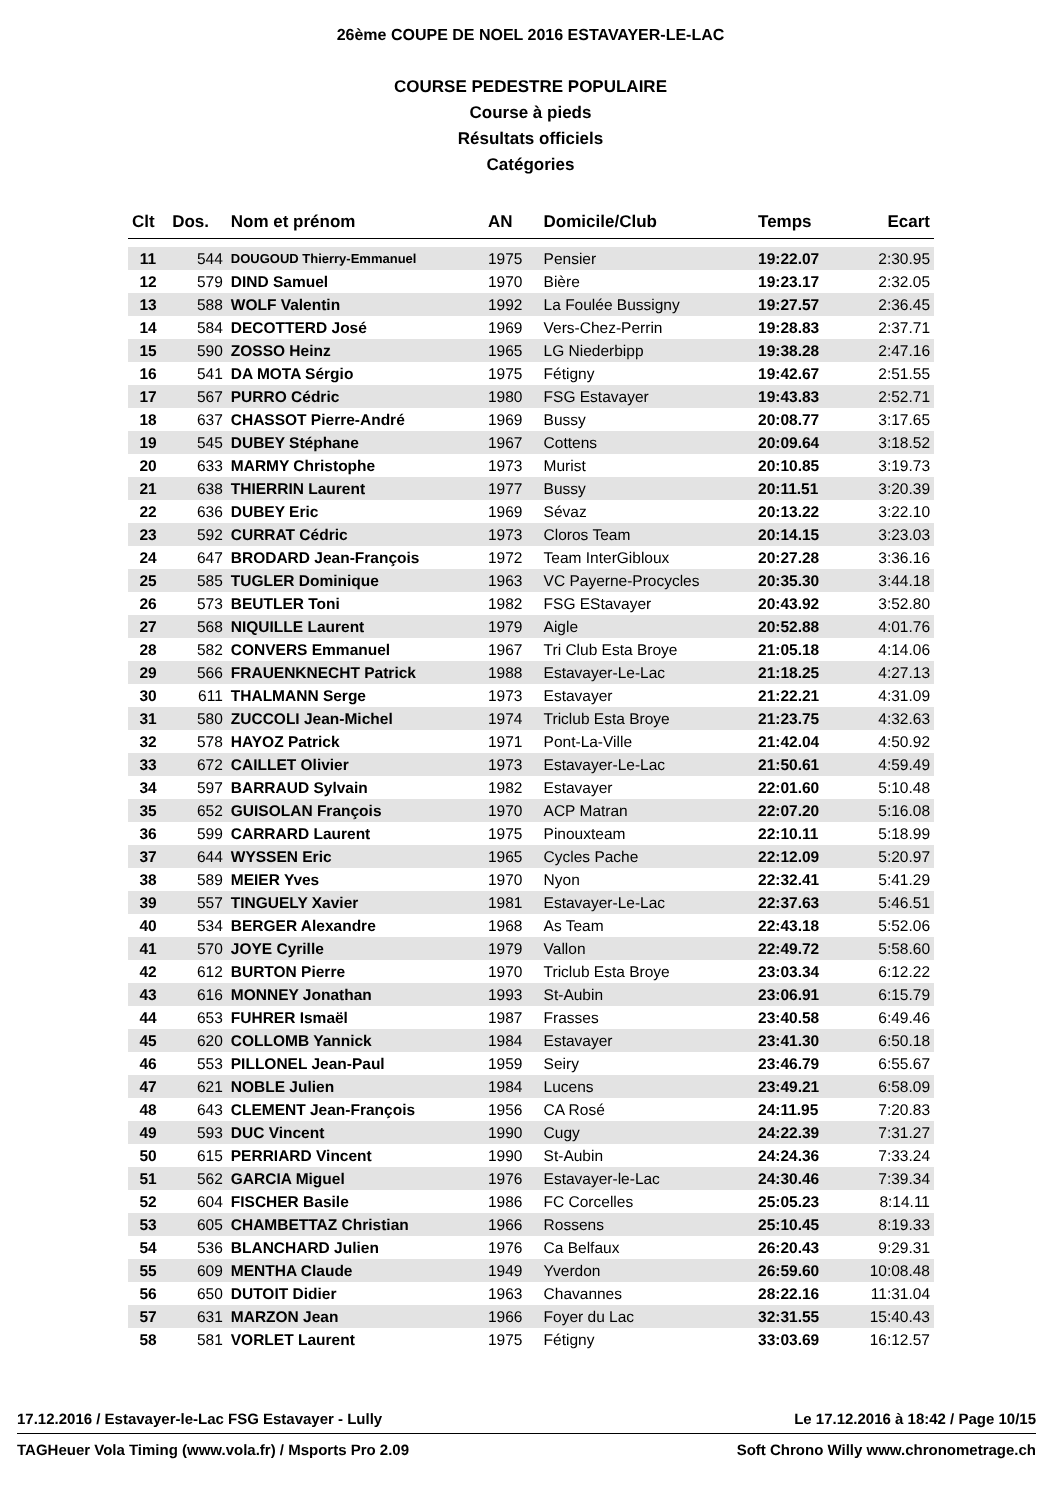26ème COUPE DE NOEL 2016 ESTAVAYER-LE-LAC
COURSE PEDESTRE POPULAIRE
Course à pieds
Résultats officiels
Catégories
| Clt | Dos. | Nom et prénom | AN | Domicile/Club | Temps | Ecart |
| --- | --- | --- | --- | --- | --- | --- |
| 11 | 544 | DOUGOUD Thierry-Emmanuel | 1975 | Pensier | 19:22.07 | 2:30.95 |
| 12 | 579 | DIND Samuel | 1970 | Bière | 19:23.17 | 2:32.05 |
| 13 | 588 | WOLF Valentin | 1992 | La Foulée Bussigny | 19:27.57 | 2:36.45 |
| 14 | 584 | DECOTTERD José | 1969 | Vers-Chez-Perrin | 19:28.83 | 2:37.71 |
| 15 | 590 | ZOSSO Heinz | 1965 | LG Niederbipp | 19:38.28 | 2:47.16 |
| 16 | 541 | DA MOTA Sérgio | 1975 | Fétigny | 19:42.67 | 2:51.55 |
| 17 | 567 | PURRO Cédric | 1980 | FSG Estavayer | 19:43.83 | 2:52.71 |
| 18 | 637 | CHASSOT Pierre-André | 1969 | Bussy | 20:08.77 | 3:17.65 |
| 19 | 545 | DUBEY Stéphane | 1967 | Cottens | 20:09.64 | 3:18.52 |
| 20 | 633 | MARMY Christophe | 1973 | Murist | 20:10.85 | 3:19.73 |
| 21 | 638 | THIERRIN Laurent | 1977 | Bussy | 20:11.51 | 3:20.39 |
| 22 | 636 | DUBEY Eric | 1969 | Sévaz | 20:13.22 | 3:22.10 |
| 23 | 592 | CURRAT Cédric | 1973 | Cloros Team | 20:14.15 | 3:23.03 |
| 24 | 647 | BRODARD Jean-François | 1972 | Team InterGibloux | 20:27.28 | 3:36.16 |
| 25 | 585 | TUGLER Dominique | 1963 | VC Payerne-Procycles | 20:35.30 | 3:44.18 |
| 26 | 573 | BEUTLER Toni | 1982 | FSG EStavayer | 20:43.92 | 3:52.80 |
| 27 | 568 | NIQUILLE Laurent | 1979 | Aigle | 20:52.88 | 4:01.76 |
| 28 | 582 | CONVERS Emmanuel | 1967 | Tri Club Esta Broye | 21:05.18 | 4:14.06 |
| 29 | 566 | FRAUENKNECHT Patrick | 1988 | Estavayer-Le-Lac | 21:18.25 | 4:27.13 |
| 30 | 611 | THALMANN Serge | 1973 | Estavayer | 21:22.21 | 4:31.09 |
| 31 | 580 | ZUCCOLI Jean-Michel | 1974 | Triclub Esta Broye | 21:23.75 | 4:32.63 |
| 32 | 578 | HAYOZ Patrick | 1971 | Pont-La-Ville | 21:42.04 | 4:50.92 |
| 33 | 672 | CAILLET Olivier | 1973 | Estavayer-Le-Lac | 21:50.61 | 4:59.49 |
| 34 | 597 | BARRAUD Sylvain | 1982 | Estavayer | 22:01.60 | 5:10.48 |
| 35 | 652 | GUISOLAN François | 1970 | ACP Matran | 22:07.20 | 5:16.08 |
| 36 | 599 | CARRARD Laurent | 1975 | Pinouxteam | 22:10.11 | 5:18.99 |
| 37 | 644 | WYSSEN Eric | 1965 | Cycles Pache | 22:12.09 | 5:20.97 |
| 38 | 589 | MEIER Yves | 1970 | Nyon | 22:32.41 | 5:41.29 |
| 39 | 557 | TINGUELY Xavier | 1981 | Estavayer-Le-Lac | 22:37.63 | 5:46.51 |
| 40 | 534 | BERGER Alexandre | 1968 | As Team | 22:43.18 | 5:52.06 |
| 41 | 570 | JOYE Cyrille | 1979 | Vallon | 22:49.72 | 5:58.60 |
| 42 | 612 | BURTON Pierre | 1970 | Triclub Esta Broye | 23:03.34 | 6:12.22 |
| 43 | 616 | MONNEY Jonathan | 1993 | St-Aubin | 23:06.91 | 6:15.79 |
| 44 | 653 | FUHRER Ismaël | 1987 | Frasses | 23:40.58 | 6:49.46 |
| 45 | 620 | COLLOMB Yannick | 1984 | Estavayer | 23:41.30 | 6:50.18 |
| 46 | 553 | PILLONEL Jean-Paul | 1959 | Seiry | 23:46.79 | 6:55.67 |
| 47 | 621 | NOBLE Julien | 1984 | Lucens | 23:49.21 | 6:58.09 |
| 48 | 643 | CLEMENT Jean-François | 1956 | CA Rosé | 24:11.95 | 7:20.83 |
| 49 | 593 | DUC Vincent | 1990 | Cugy | 24:22.39 | 7:31.27 |
| 50 | 615 | PERRIARD Vincent | 1990 | St-Aubin | 24:24.36 | 7:33.24 |
| 51 | 562 | GARCIA Miguel | 1976 | Estavayer-le-Lac | 24:30.46 | 7:39.34 |
| 52 | 604 | FISCHER Basile | 1986 | FC Corcelles | 25:05.23 | 8:14.11 |
| 53 | 605 | CHAMBETTAZ Christian | 1966 | Rossens | 25:10.45 | 8:19.33 |
| 54 | 536 | BLANCHARD Julien | 1976 | Ca Belfaux | 26:20.43 | 9:29.31 |
| 55 | 609 | MENTHA Claude | 1949 | Yverdon | 26:59.60 | 10:08.48 |
| 56 | 650 | DUTOIT Didier | 1963 | Chavannes | 28:22.16 | 11:31.04 |
| 57 | 631 | MARZON Jean | 1966 | Foyer du Lac | 32:31.55 | 15:40.43 |
| 58 | 581 | VORLET Laurent | 1975 | Fétigny | 33:03.69 | 16:12.57 |
17.12.2016 / Estavayer-le-Lac FSG Estavayer - Lully Le 17.12.2016 à 18:42 / Page 10/15
TAGHeuer Vola Timing (www.vola.fr) / Msports Pro 2.09 Soft Chrono Willy www.chronometrage.ch